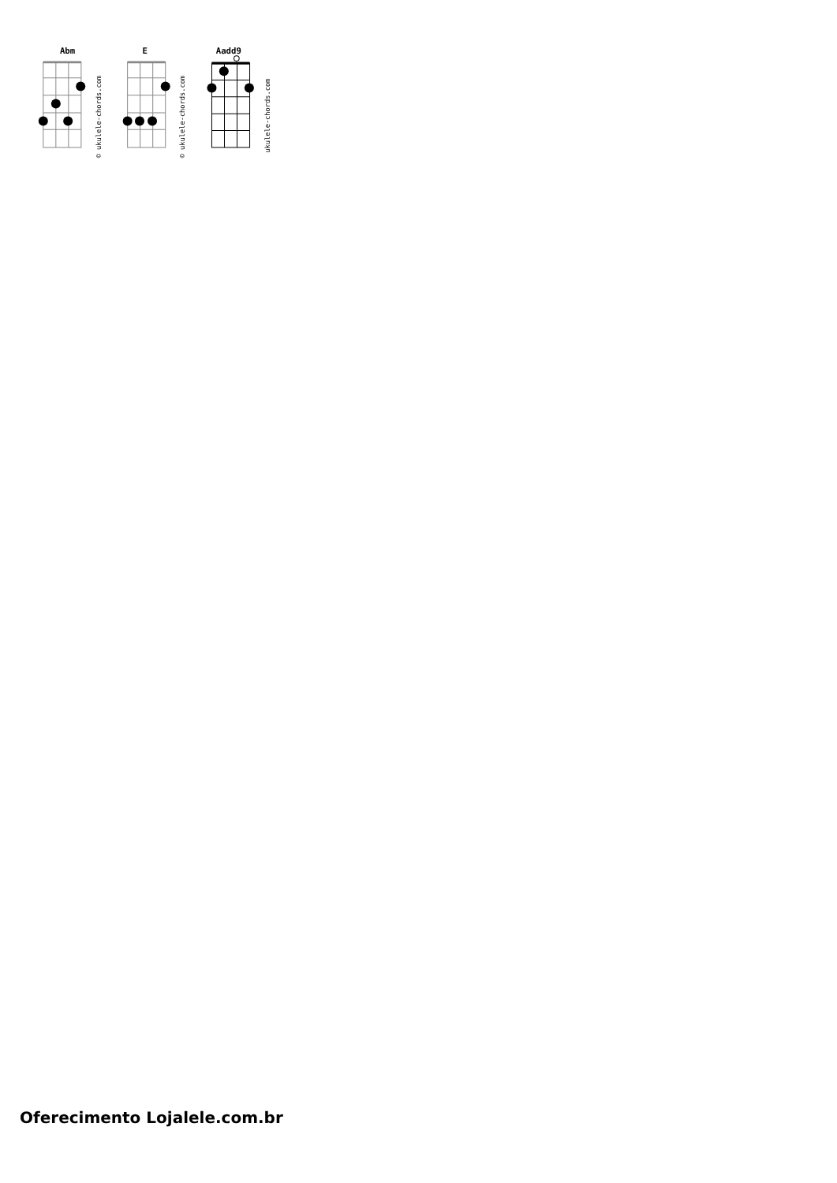Abm
E
Aadd9
© ukulele-chords.com
© ukulele-chords.com
ukulele-chords.com
Oferecimento Lojalele.com.br